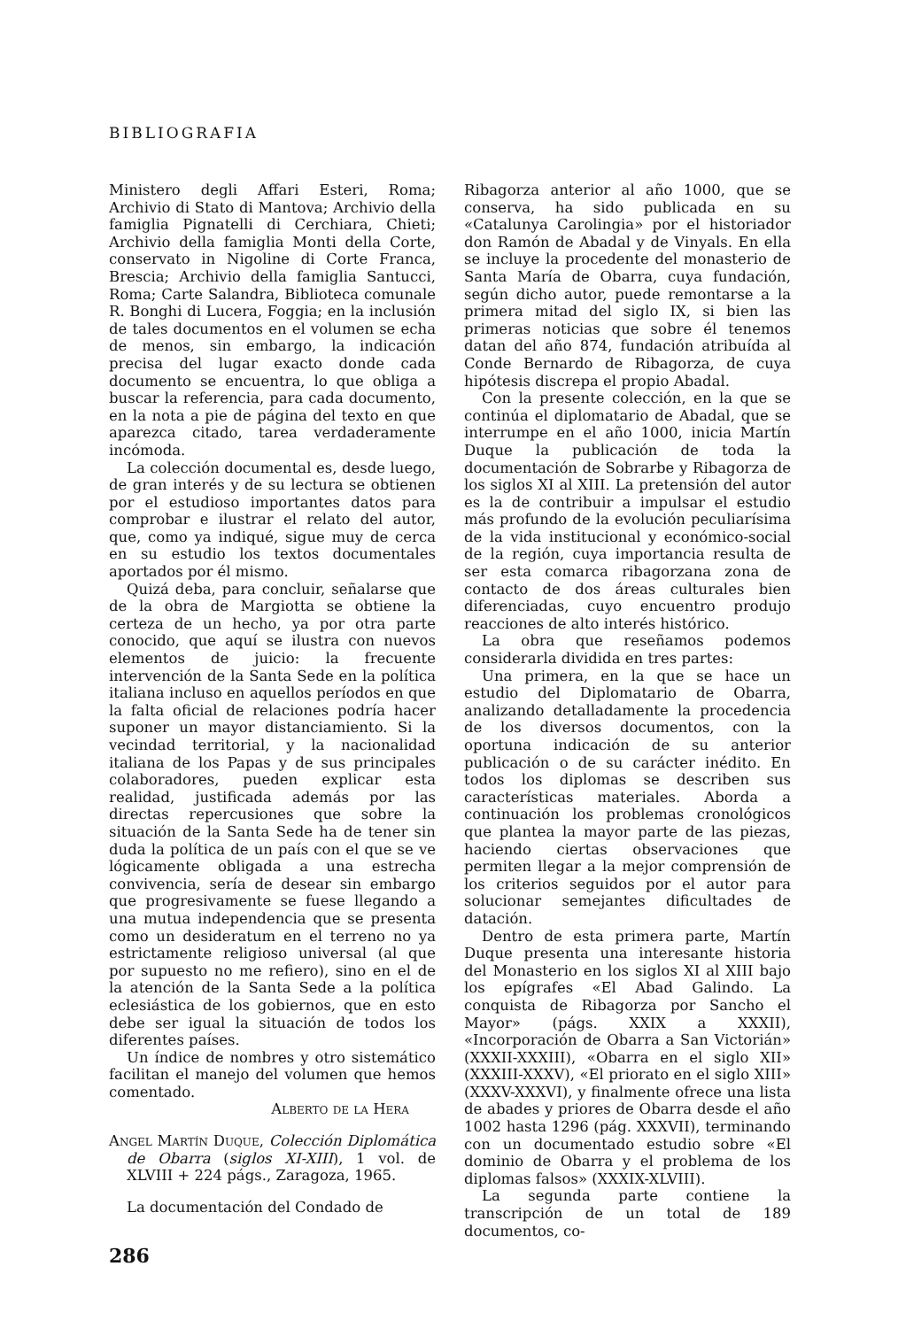BIBLIOGRAFIA
Ministero degli Affari Esteri, Roma; Archivio di Stato di Mantova; Archivio della famiglia Pignatelli di Cerchiara, Chieti; Archivio della famiglia Monti della Corte, conservato in Nigoline di Corte Franca, Brescia; Archivio della famiglia Santucci, Roma; Carte Salandra, Biblioteca comunale R. Bonghi di Lucera, Foggia; en la inclusión de tales documentos en el volumen se echa de menos, sin embargo, la indicación precisa del lugar exacto donde cada documento se encuentra, lo que obliga a buscar la referencia, para cada documento, en la nota a pie de página del texto en que aparezca citado, tarea verdaderamente incómoda.
La colección documental es, desde luego, de gran interés y de su lectura se obtienen por el estudioso importantes datos para comprobar e ilustrar el relato del autor, que, como ya indiqué, sigue muy de cerca en su estudio los textos documentales aportados por él mismo.
Quizá deba, para concluir, señalarse que de la obra de Margiotta se obtiene la certeza de un hecho, ya por otra parte conocido, que aquí se ilustra con nuevos elementos de juicio: la frecuente intervención de la Santa Sede en la política italiana incluso en aquellos períodos en que la falta oficial de relaciones podría hacer suponer un mayor distanciamiento. Si la vecindad territorial, y la nacionalidad italiana de los Papas y de sus principales colaboradores, pueden explicar esta realidad, justificada además por las directas repercusiones que sobre la situación de la Santa Sede ha de tener sin duda la política de un país con el que se ve lógicamente obligada a una estrecha convivencia, sería de desear sin embargo que progresivamente se fuese llegando a una mutua independencia que se presenta como un desideratum en el terreno no ya estrictamente religioso universal (al que por supuesto no me refiero), sino en el de la atención de la Santa Sede a la política eclesiástica de los gobiernos, que en esto debe ser igual la situación de todos los diferentes países.
Un índice de nombres y otro sistemático facilitan el manejo del volumen que hemos comentado.
Alberto de la Hera
Angel Martín Duque, Colección Diplomática de Obarra (siglos XI-XIII), 1 vol. de XLVIII + 224 págs., Zaragoza, 1965.
La documentación del Condado de
286
Ribagorza anterior al año 1000, que se conserva, ha sido publicada en su «Catalunya Carolingia» por el historiador don Ramón de Abadal y de Vinyals. En ella se incluye la procedente del monasterio de Santa María de Obarra, cuya fundación, según dicho autor, puede remontarse a la primera mitad del siglo IX, si bien las primeras noticias que sobre él tenemos datan del año 874, fundación atribuída al Conde Bernardo de Ribagorza, de cuya hipótesis discrepa el propio Abadal.
Con la presente colección, en la que se continúa el diplomatario de Abadal, que se interrumpe en el año 1000, inicia Martín Duque la publicación de toda la documentación de Sobrarbe y Ribagorza de los siglos XI al XIII. La pretensión del autor es la de contribuir a impulsar el estudio más profundo de la evolución peculiarísima de la vida institucional y económico-social de la región, cuya importancia resulta de ser esta comarca ribagorzana zona de contacto de dos áreas culturales bien diferenciadas, cuyo encuentro produjo reacciones de alto interés histórico.
La obra que reseñamos podemos considerarla dividida en tres partes:
Una primera, en la que se hace un estudio del Diplomatario de Obarra, analizando detalladamente la procedencia de los diversos documentos, con la oportuna indicación de su anterior publicación o de su carácter inédito. En todos los diplomas se describen sus características materiales. Aborda a continuación los problemas cronológicos que plantea la mayor parte de las piezas, haciendo ciertas observaciones que permiten llegar a la mejor comprensión de los criterios seguidos por el autor para solucionar semejantes dificultades de datación.
Dentro de esta primera parte, Martín Duque presenta una interesante historia del Monasterio en los siglos XI al XIII bajo los epígrafes «El Abad Galindo. La conquista de Ribagorza por Sancho el Mayor» (págs. XXIX a XXXII), «Incorporación de Obarra a San Victorián» (XXXII-XXXIII), «Obarra en el siglo XII» (XXXIII-XXXV), «El priorato en el siglo XIII» (XXXV-XXXVI), y finalmente ofrece una lista de abades y priores de Obarra desde el año 1002 hasta 1296 (pág. XXXVII), terminando con un documentado estudio sobre «El dominio de Obarra y el problema de los diplomas falsos» (XXXIX-XLVIII).
La segunda parte contiene la transcripción de un total de 189 documentos, co-